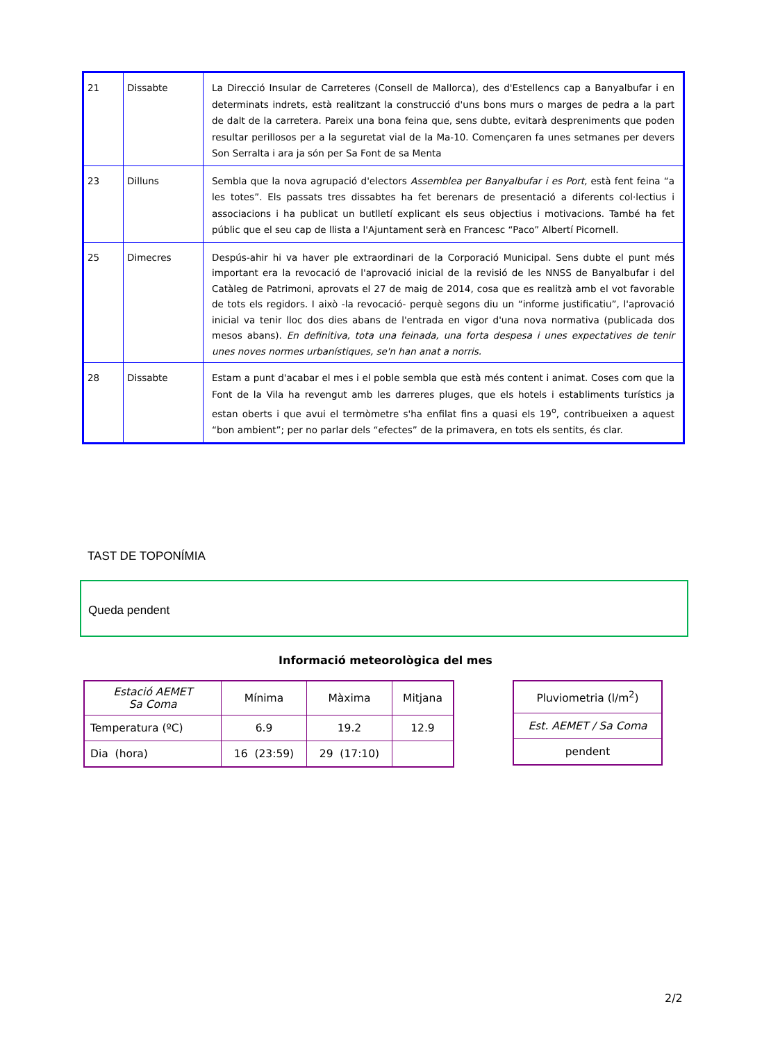| 21 | Dissabte | La Direcció Insular de Carreteres (Consell de Mallorca), des d'Estellencs cap a Banyalbufar i en determinats indrets, està realitzant la construcció d'uns bons murs o marges de pedra a la part de dalt de la carretera. Pareix una bona feina que, sens dubte, evitarà despreniments que poden resultar perillosos per a la seguretat vial de la Ma-10. Començaren fa unes setmanes per devers Son Serralta i ara ja són per Sa Font de sa Menta |
| 23 | Dilluns | Sembla que la nova agrupació d'electors Assemblea per Banyalbufar i es Port, està fent feina “a les totes”. Els passats tres dissabtes ha fet berenars de presentació a diferents col·lectius i associacions i ha publicat un butlletí explicant els seus objectius i motivacions. També ha fet públic que el seu cap de llista a l'Ajuntament serà en Francesc “Paco” Albertí Picornell. |
| 25 | Dimecres | Despús-ahir hi va haver ple extraordinari de la Corporació Municipal. Sens dubte el punt més important era la revocació de l'aprovació inicial de la revisió de les NNSS de Banyalbufar i del Catàleg de Patrimoni, aprovats el 27 de maig de 2014, cosa que es realitzà amb el vot favorable de tots els regidors. I això -la revocació- perquè segons diu un “informe justificatiu”, l'aprovació inicial va tenir lloc dos dies abans de l'entrada en vigor d'una nova normativa (publicada dos mesos abans). En definitiva, tota una feinada, una forta despesa i unes expectatives de tenir unes noves normes urbanístiques, se'n han anat a norris. |
| 28 | Dissabte | Estam a punt d'acabar el mes i el poble sembla que està més content i animat. Coses com que la Font de la Vila ha revengut amb les darreres pluges, que els hotels i establiments turístics ja estan oberts i que avui el termòmetre s'ha enfilat fins a quasi els 19<sup>o</sup>, contribueixen a aquest “bon ambient”; per no parlar dels “efectes” de la primavera, en tots els sentits, és clar. |
TAST DE TOPONÍMIA
Queda pendent
Informació meteorològica del mes
| Estació AEMET Sa Coma | Mínima | Màxima | Mitjana |
| Temperatura (ºC) | 6.9 | 19.2 | 12.9 |
| Dia (hora) | 16 (23:59) | 29 (17:10) | |
| Pluviometria (l/m<sup>2</sup>) |
| Est. AEMET / Sa Coma |
| pendent |
2/2